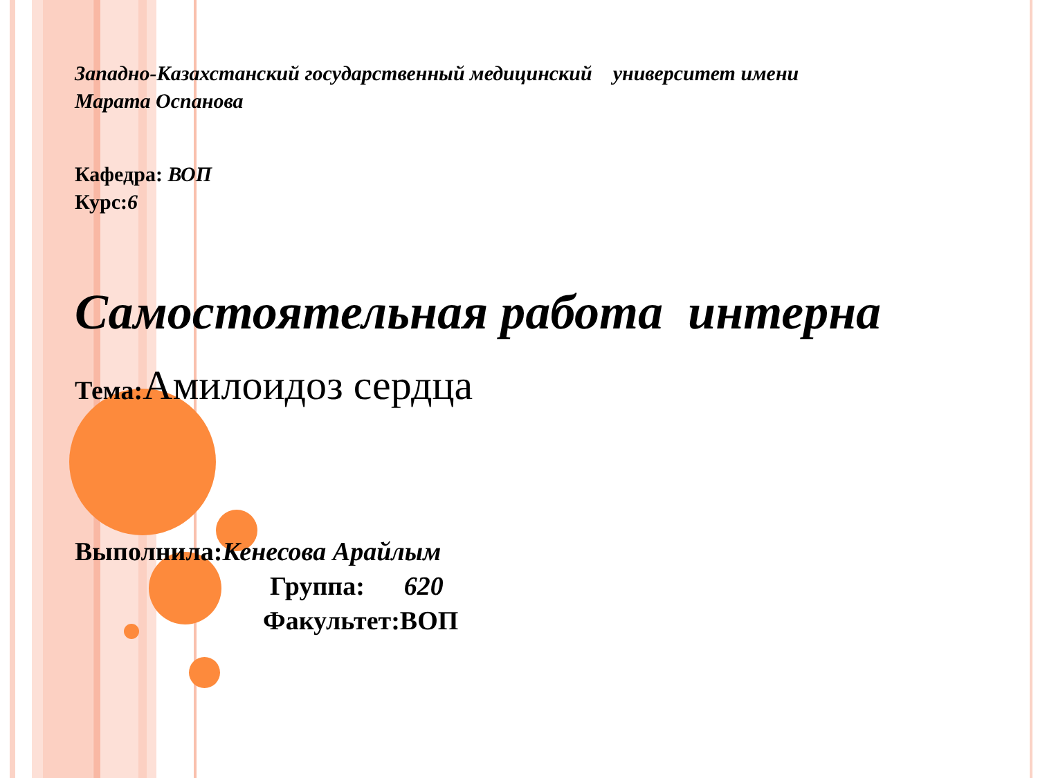Западно-Казахстанский государственный медицинский университет имени
Марата Оспанова
Кафедра: ВОП
Курс:6
Самостоятельная работа интерна
Тема: Амилоидоз сердца
Выполнила:Кенесова Арайлым
Группа: 620
Факультет:ВОП